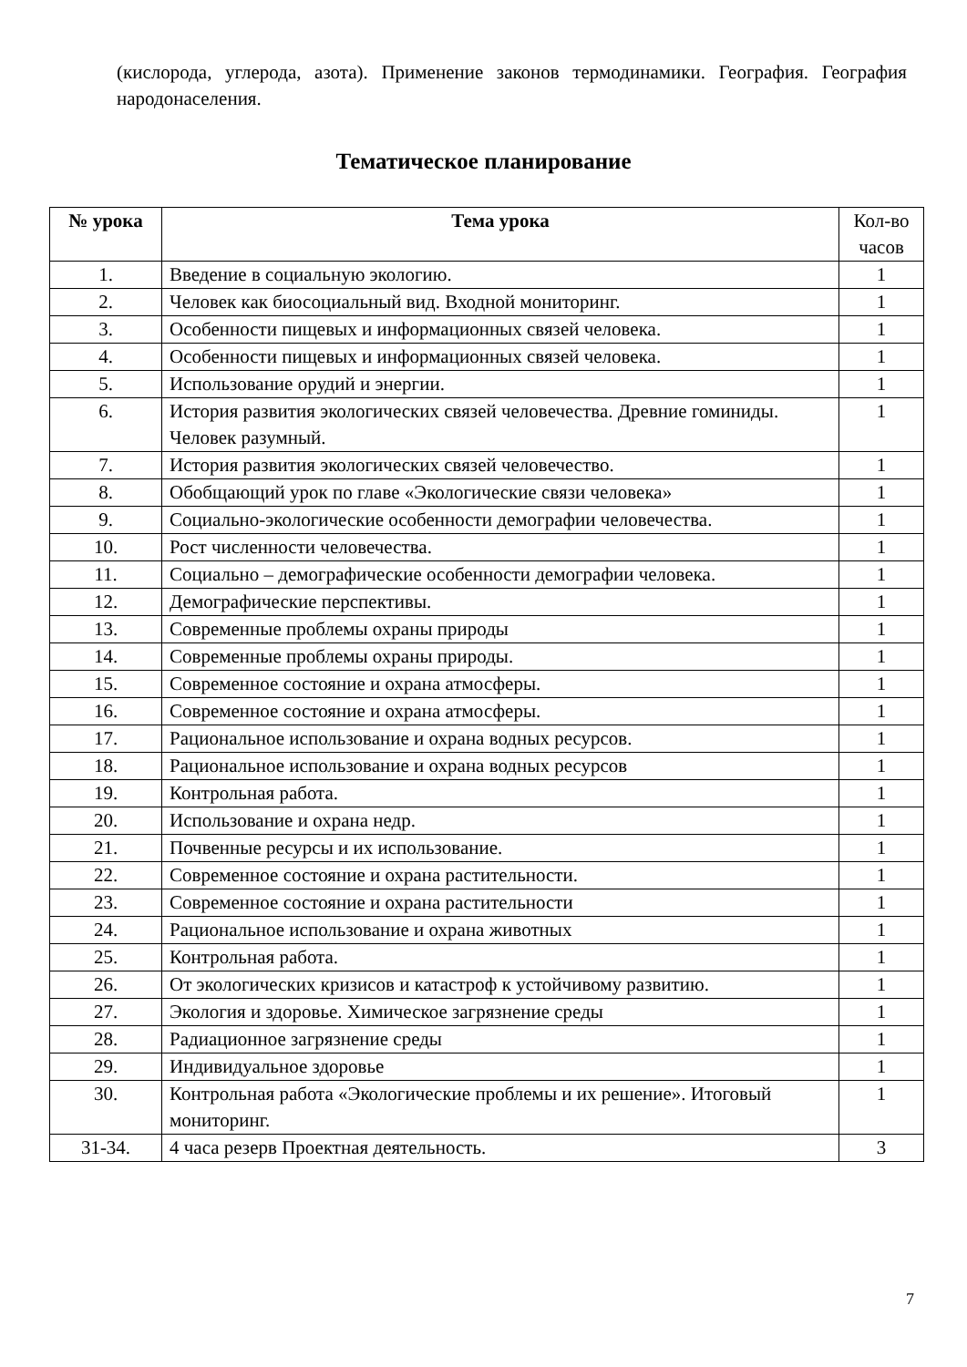(кислорода, углерода, азота). Применение законов термодинамики. География. География народонаселения.
Тематическое планирование
| № урока | Тема урока | Кол-во часов |
| --- | --- | --- |
| 1. | Введение в социальную экологию. | 1 |
| 2. | Человек как биосоциальный вид. Входной мониторинг. | 1 |
| 3. | Особенности пищевых и информационных связей человека. | 1 |
| 4. | Особенности пищевых и информационных связей человека. | 1 |
| 5. | Использование орудий и энергии. | 1 |
| 6. | История развития экологических связей человечества. Древние гоминиды. Человек разумный. | 1 |
| 7. | История развития экологических связей человечество. | 1 |
| 8. | Обобщающий урок по главе «Экологические связи человека» | 1 |
| 9. | Социально-экологические особенности демографии человечества. | 1 |
| 10. | Рост численности человечества. | 1 |
| 11. | Социально – демографические особенности демографии человека. | 1 |
| 12. | Демографические перспективы. | 1 |
| 13. | Современные проблемы охраны природы | 1 |
| 14. | Современные проблемы охраны природы. | 1 |
| 15. | Современное состояние и охрана атмосферы. | 1 |
| 16. | Современное состояние и охрана атмосферы. | 1 |
| 17. | Рациональное использование и охрана водных ресурсов. | 1 |
| 18. | Рациональное использование и охрана водных ресурсов | 1 |
| 19. | Контрольная работа. | 1 |
| 20. | Использование и охрана недр. | 1 |
| 21. | Почвенные ресурсы и их использование. | 1 |
| 22. | Современное состояние и охрана растительности. | 1 |
| 23. | Современное состояние и охрана растительности | 1 |
| 24. | Рациональное использование и охрана животных | 1 |
| 25. | Контрольная работа. | 1 |
| 26. | От экологических кризисов и катастроф к устойчивому развитию. | 1 |
| 27. | Экология и здоровье. Химическое загрязнение среды | 1 |
| 28. | Радиационное загрязнение среды | 1 |
| 29. | Индивидуальное здоровье | 1 |
| 30. | Контрольная работа «Экологические проблемы и их решение». Итоговый мониторинг. | 1 |
| 31-34. | 4 часа резерв Проектная деятельность. | 3 |
7